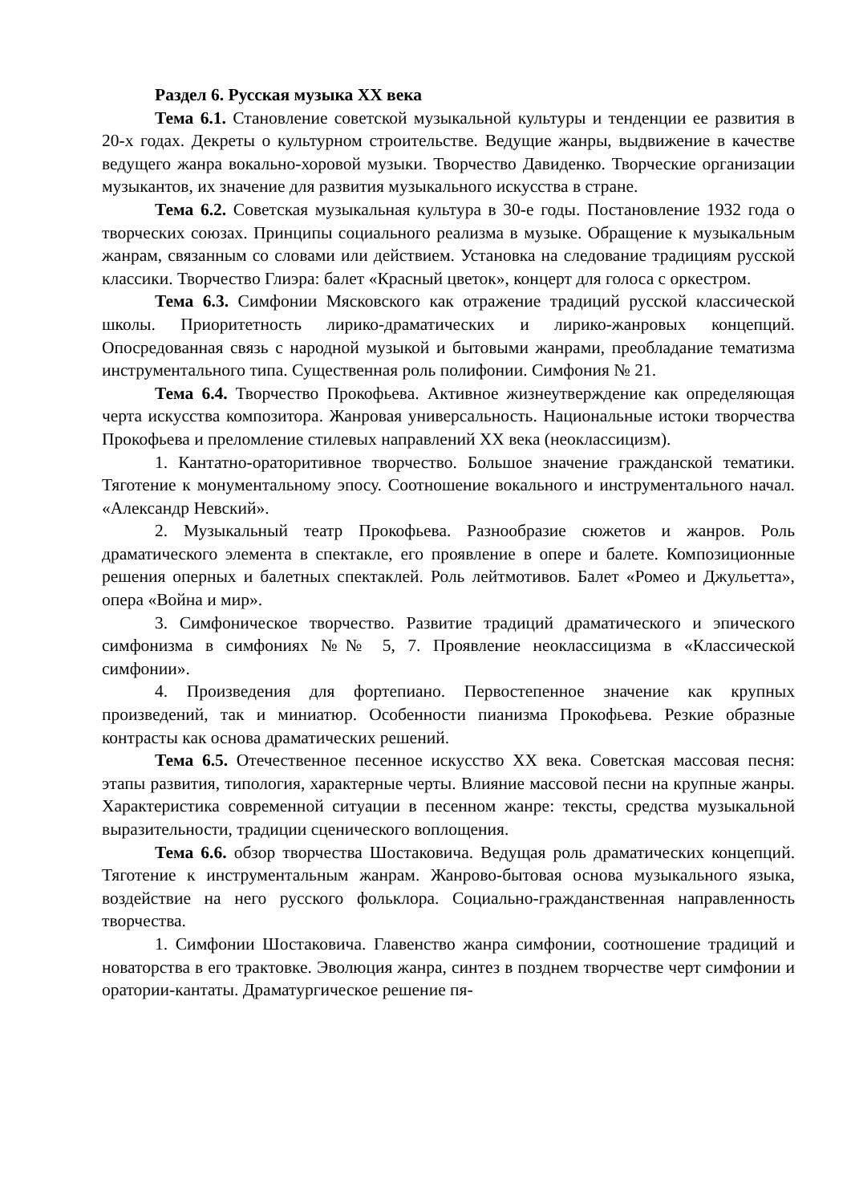Раздел 6. Русская музыка XX века
Тема 6.1. Становление советской музыкальной культуры и тенденции ее развития в 20-х годах. Декреты о культурном строительстве. Ведущие жанры, выдвижение в качестве ведущего жанра вокально-хоровой музыки. Творчество Давиденко. Творческие организации музыкантов, их значение для развития музыкального искусства в стране.
Тема 6.2. Советская музыкальная культура в 30-е годы. Постановление 1932 года о творческих союзах. Принципы социального реализма в музыке. Обращение к музыкальным жанрам, связанным со словами или действием. Установка на следование традициям русской классики. Творчество Глиэра: балет «Красный цветок», концерт для голоса с оркестром.
Тема 6.3. Симфонии Мясковского как отражение традиций русской классической школы. Приоритетность лирико-драматических и лирико-жанровых концепций. Опосредованная связь с народной музыкой и бытовыми жанрами, преобладание тематизма инструментального типа. Существенная роль полифонии. Симфония № 21.
Тема 6.4. Творчество Прокофьева. Активное жизнеутверждение как определяющая черта искусства композитора. Жанровая универсальность. Национальные истоки творчества Прокофьева и преломление стилевых направлений XX века (неоклассицизм).
1. Кантатно-ораторитивное творчество. Большое значение гражданской тематики. Тяготение к монументальному эпосу. Соотношение вокального и инструментального начал. «Александр Невский».
2. Музыкальный театр Прокофьева. Разнообразие сюжетов и жанров. Роль драматического элемента в спектакле, его проявление в опере и балете. Композиционные решения оперных и балетных спектаклей. Роль лейтмотивов. Балет «Ромео и Джульетта», опера «Война и мир».
3. Симфоническое творчество. Развитие традиций драматического и эпического симфонизма в симфониях №№ 5, 7. Проявление неоклассицизма в «Классической симфонии».
4. Произведения для фортепиано. Первостепенное значение как крупных произведений, так и миниатюр. Особенности пианизма Прокофьева. Резкие образные контрасты как основа драматических решений.
Тема 6.5. Отечественное песенное искусство XX века. Советская массовая песня: этапы развития, типология, характерные черты. Влияние массовой песни на крупные жанры. Характеристика современной ситуации в песенном жанре: тексты, средства музыкальной выразительности, традиции сценического воплощения.
Тема 6.6. обзор творчества Шостаковича. Ведущая роль драматических концепций. Тяготение к инструментальным жанрам. Жанрово-бытовая основа музыкального языка, воздействие на него русского фольклора. Социально-гражданственная направленность творчества.
1. Симфонии Шостаковича. Главенство жанра симфонии, соотношение традиций и новаторства в его трактовке. Эволюция жанра, синтез в позднем творчестве черт симфонии и оратории-кантаты. Драматургическое решение пя-